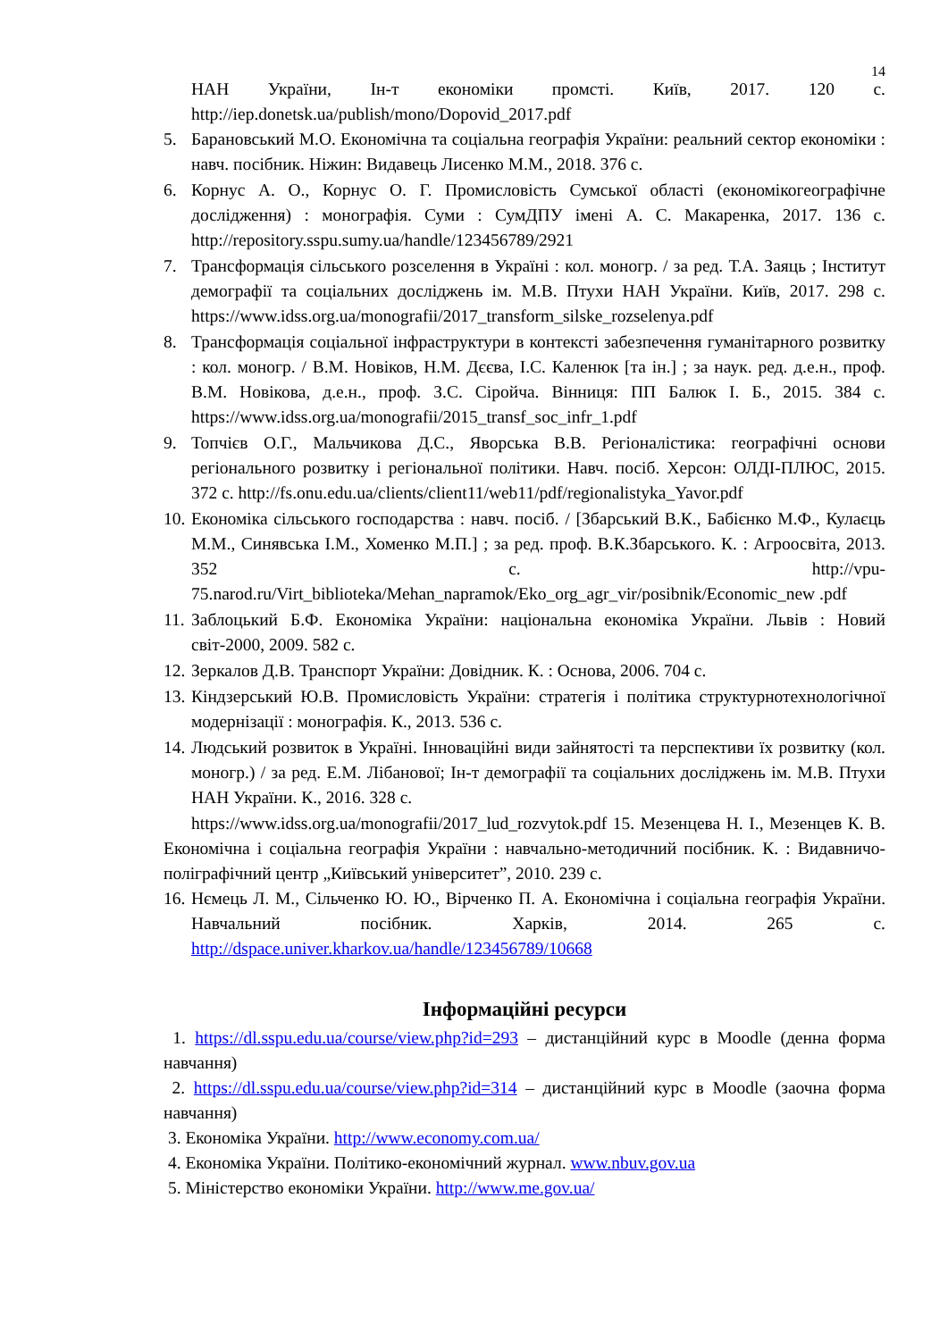14
НАН України, Ін-т економіки промсті. Київ, 2017. 120 с. http://iep.donetsk.ua/publish/mono/Dopovid_2017.pdf
5. Барановський М.О. Економічна та соціальна географія України: реальний сектор економіки : навч. посібник. Ніжин: Видавець Лисенко М.М., 2018. 376 с.
6. Корнус А. О., Корнус О. Г. Промисловість Сумської області (економікогеографічне дослідження) : монографія. Суми : СумДПУ імені А. С. Макаренка, 2017. 136 с. http://repository.sspu.sumy.ua/handle/123456789/2921
7. Трансформація сільського розселення в Україні : кол. моногр. / за ред. Т.А. Заяць ; Інститут демографії та соціальних досліджень ім. М.В. Птухи НАН України. Київ, 2017. 298 с. https://www.idss.org.ua/monografii/2017_transform_silske_rozselenya.pdf
8. Трансформація соціальної інфраструктури в контексті забезпечення гуманітарного розвитку : кол. моногр. / В.М. Новіков, Н.М. Дєєва, І.С. Каленюк [та ін.] ; за наук. ред. д.е.н., проф. В.М. Новікова, д.е.н., проф. З.С. Сіройча. Вінниця: ПП Балюк І. Б., 2015. 384 с. https://www.idss.org.ua/monografii/2015_transf_soc_infr_1.pdf
9. Топчієв О.Г., Мальчикова Д.С., Яворська В.В. Регіоналістика: географічні основи регіонального розвитку і регіональної політики. Навч. посіб. Херсон: ОЛДІ-ПЛЮС, 2015. 372 с. http://fs.onu.edu.ua/clients/client11/web11/pdf/regionalistyka_Yavor.pdf
10. Економіка сільського господарства : навч. посіб. / [Збарський В.К., Бабієнко М.Ф., Кулаєць М.М., Синявська І.М., Хоменко М.П.] ; за ред. проф. В.К.Збарського. К. : Агроосвіта, 2013. 352 с. http://vpu-75.narod.ru/Virt_biblioteka/Mehan_napramok/Eko_org_agr_vir/posibnik/Economic_new .pdf
11. Заблоцький Б.Ф. Економіка України: національна економіка України. Львів : Новий світ-2000, 2009. 582 с.
12. Зеркалов Д.В. Транспорт України: Довідник. К. : Основа, 2006. 704 с.
13. Кіндзерський Ю.В. Промисловість України: стратегія і політика структурнотехнологічної модернізації : монографія. К., 2013. 536 с.
14. Людський розвиток в Україні. Інноваційні види зайнятості та перспективи їх розвитку (кол. моногр.) / за ред. Е.М. Лібанової; Ін-т демографії та соціальних досліджень ім. М.В. Птухи НАН України. К., 2016. 328 с.
https://www.idss.org.ua/monografii/2017_lud_rozvytok.pdf 15. Мезенцева Н. І., Мезенцев К. В. Економічна і соціальна географія України : навчально-методичний посібник. К. : Видавничо-поліграфічний центр „Київський університет”, 2010. 239 с.
16. Нємець Л. М., Сільченко Ю. Ю., Вірченко П. А. Економічна і соціальна географія України. Навчальний посібник. Харків, 2014. 265 с. http://dspace.univer.kharkov.ua/handle/123456789/10668
Інформаційні ресурси
1. https://dl.sspu.edu.ua/course/view.php?id=293 – дистанційний курс в Moodle (денна форма навчання)
2. https://dl.sspu.edu.ua/course/view.php?id=314 – дистанційний курс в Moodle (заочна форма навчання)
3. Економіка України. http://www.economy.com.ua/
4. Економіка України. Політико-економічний журнал. www.nbuv.gov.ua
5. Міністерство економіки України. http://www.me.gov.ua/